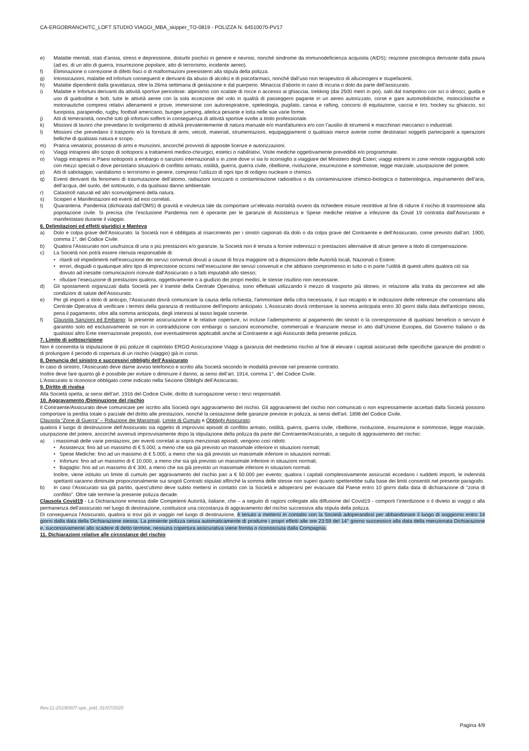CA-ERGOBRANCH/TC_LOFT STUDIO VIAGGI_MBA_skipper_TO-0819 - POLIZZA N. 64510070-PV17
e) Malattie mentali, stati d’ansia, stress e depressione, disturbi psichici in genere e nevrosi, nonché sindrome da immunodeficienza acquisita (AIDS); reazione psicologica derivante dalla paura (ad es. di un atto di guerra, insurrezione popolare, atto di terrorismo, incidente aereo).
f) Eliminazione o correzione di difetti fisici o di malformazioni preesistenti alla stipula della polizza.
g) Intossicazioni, malattie ed infortuni conseguenti e derivanti da abuso di alcolici e di psicofarmaci, nonché dall’uso non terapeutico di allucinogeni e stupefacenti.
h) Malattie dipendenti dalla gravidanza, oltre la 26ma settimana di gestazione e dal puerperio. Minaccia d'aborto in caso di incuria o dolo da parte dell'assicurato.
i) Malattie e Infortuni derivanti da attività sportive pericolose: alpinismo con scalate di rocce o accesso ai ghiacciai, trekking (dai 2500 metri in poi), salti dal trampolino con sci o idrosci, guida e uso di guidoslitte e bob, tutte le attività aeree con la sola eccezione del volo in qualità di passeggero pagante in un aereo autorizzato, corse e gare automobilistiche, motociclistiche e motonautiche compresi relativi allenamenti e prove, immersione con autorespiratore, speleologia, pugilato, canoa e rafting, concorsi di equitazione, caccia e tiro, hockey su ghiaccio, sci fuoripista, parapendio, rugby, football americano, bungee jumping, atletica pesante e lotta nelle sue varie forme.
j) Atti di temerarietà, nonché tutti gli infortuni sofferti in conseguenza di attività sportive svolte a titolo professionale.
k) Missioni di lavoro che prevedano lo svolgimento di attività prevalentemente di natura manuale e/o manifatturiera e/o con l’ausilio di strumenti e macchinari meccanici o industriali.
l) Missioni che prevedano il trasporto e/o la fornitura di armi, veicoli, materiali, strumentazioni, equipaggiamenti o qualsiasi merce avente come destinatari soggetti partecipanti a operazioni belliche di qualsiasi natura e scopo.
m) Pratica venatoria; possesso di armi e munizioni, ancorché provvisti di apposite licenze e autorizzazioni.
n) Viaggi intrapresi allo scopo di sottoporsi a trattamenti medico-chirurgici, estetici o riabilitativi. Visite mediche oggettivamente prevedibili e/o programmate.
o) Viaggi intrapresi in Paesi sottoposti a embargo o sanzioni internazionali o in zone dove vi sia lo sconsiglio a viaggiare del Ministero degli Esteri; viaggi estremi in zone remote raggiungibili solo con mezzi speciali o dove persistano situazioni di conflitto armato, ostilità, guerra, guerra civile, ribellione, rivoluzione, insurrezione e sommosse, legge marziale, usurpazione del potere.
p) Atti di sabotaggio, vandalismo o terrorismo in genere, compreso l’utilizzo di ogni tipo di ordigno nucleare o chimico.
q) Eventi derivanti da fenomeni di trasmutazione dell’atomo, radiazioni ionizzanti o contaminazione radioattiva o da contaminazione chimico-biologica o batteriologica, inquinamento dell’aria, dell’acqua, del suolo, del sottosuolo, o da qualsiasi danno ambientale.
r) Catastrofi naturali ed altri sconvolgimenti della natura.
s) Scioperi e Manifestazioni ed eventi ad essi correlati.
t) Quarantena. Pandemia (dichiarata dall’OMS) di gravità e virulenza tale da comportare un’elevata mortalità ovvero da richiedere misure restrittive al fine di ridurre il rischio di trasmissione alla popolazione civile. Si precisa che l’esclusione Pandemia non è operante per le garanzie di Assistenza e Spese mediche relative a infezione da Covid 19 contratta dall’Assicurato e manifestatasi durante il viaggio.
6. Delimitazioni ed effetti giuridici e Manleva
a) Dolo e colpa grave dell’Assicurato: la Società non è obbligata al risarcimento per i sinistri cagionati da dolo o da colpa grave del Contraente e dell’Assicurato, come previsto dall’art. 1900, comma 1°, del Codice Civile.
b) Qualora l'Assicurato non usufruisca di una o più prestazioni e/o garanzie, la Società non è tenuta a fornire indennizzi o prestazioni alternative di alcun genere a titolo di compensazione.
c) La Società non potrà essere ritenuta responsabile di:
• ritardi od impedimenti nell'esecuzione dei servizi convenuti dovuti a cause di forza maggiore od a disposizioni delle Autorità locali, Nazionali o Estere;
• errori, disguidi o qualunque altro tipo di imprecisione occorsi nell’esecuzione dei servizi convenuti e che abbiano compromesso in tutto o in parte l’utilità di questi ultimi qualora ciò sia dovuto ad inesatte comunicazioni ricevute dall'Assicurato o a fatti imputabili allo stesso;
• rifiutare l’esecuzione di prestazioni qualora, oggettivamente o a giudizio dei propri medici, le stesse risultino non necessarie.
d) Gli spostamenti organizzati dalla Società per il tramite della Centrale Operativa, sono effettuati utilizzando il mezzo di trasporto più idoneo, in relazione alla tratta da percorrere ed alle condizioni di salute dell'Assicurato.
e) Per gli importi a titolo di anticipo, l'Assicurato dovrà comunicare la causa della richiesta, l'ammontare della cifra necessaria, il suo recapito e le indicazioni delle referenze che consentano alla Centrale Operativa di verificare i termini della garanzia di restituzione dell'importo anticipato. L'Assicurato dovrà rimborsare la somma anticipata entro 30 giorni dalla data dell'anticipo stesso, pena il pagamento, oltre alla somma anticipata, degli interessi al tasso legale corrente.
f) Clausola Sanzioni ed Embargo: la presente assicurazione e le relative coperture, ivi incluse l’adempimento al pagamento dei sinistri o la corresponsione di qualsiasi beneficio o servizio è garantito solo ed esclusivamente se non in contraddizione con embargo o sanzioni economiche, commerciali e finanziarie messe in atto dall’Unione Europea, dal Governo Italiano o da qualsiasi altro Ente internazionale preposto, ove eventualmente applicabili anche al Contraente e agli Assicurati della presente polizza.
7. Limite di sottoscrizione
Non è consentita la stipulazione di più polizze di capitolato ERGO Assicurazione Viaggi a garanzia del medesimo rischio al fine di elevare i capitali assicurati delle specifiche garanzie dei prodotti o di prolungare il periodo di copertura di un rischio (viaggio) già in corso.
8. Denuncia del sinistro e successivi obblighi dell’Assicurato
In caso di sinistro, l'Assicurato deve darne avviso telefonico e scritto alla Società secondo le modalità previste nel presente contratto.
Inoltre deve fare quanto gli è possibile per evitare o diminuire il danno, ai sensi dell’art. 1914, comma 1°, del Codice Civile.
L’Assicurato si riconosce obbligato come indicato nella Sezione Obblighi dell’Assicurato.
9. Diritto di rivalsa
Alla Società spetta, ai sensi dell’art. 1916 del Codice Civile, diritto di surrogazione verso i terzi responsabili.
10. Aggravamento /Diminuzione del rischio
Il Contraente/Assicurato deve comunicare per iscritto alla Società ogni aggravamento del rischio. Gli aggravamenti del rischio non comunicati o non espressamente accettati dalla Società possono comportare la perdita totale o parziale del diritto alle prestazioni, nonché la cessazione delle garanzie previste in polizza, ai sensi dell'art. 1898 del Codice Civile.
Clausola “Zone di Guerra” – Riduzione dei Massimali, Limite di Cumulo e Obblighi Assicurato:
qualora il luogo di destinazione dell’Assicurato sia oggetto di improvvisi episodi di conflitto armato, ostilità, guerra, guerra civile, ribellione, rivoluzione, insurrezione e sommosse, legge marziale, usurpazione del potere, ancorché avvenuti improvvisamente dopo la stipulazione della polizza da parte del Contraente/Assicurato, a seguito di aggravamento del rischio:
a) i massimali delle varie prestazioni, per eventi correlati ai sopra menzionati episodi, vengono così ridotti:
• Assistenza: fino ad un massimo di € 5.000, a meno che sia già previsto un massimale inferiore in situazioni normali;
• Spese Mediche: fino ad un massimo di € 5.000, a meno che sia già previsto un massimale inferiore in situazioni normali;
• Infortuni: fino ad un massimo di € 10.000, a meno che sia già previsto un massimale inferiore in situazioni normali;
• Bagaglio: fino ad un massimo di € 300, a meno che sia già previsto un massimale inferiore in situazioni normali.
Inoltre, viene istituito un limite di cumulo per aggravamento del rischio pari a € 50.000 per evento; qualora i capitali complessivamente assicurati eccedano i suddetti importi, le indennità spettanti saranno diminuite proporzionalmente sui singoli Contratti stipulati affinché la somma delle stesse non superi quanto spetterebbe sulla base dei limiti consentiti nel presente paragrafo.
b) In caso l’Assicurato sia già partito, quest’ultimo deve subito mettersi in contatto con la Società e adoperarsi per evacuare dal Paese entro 10 giorni dalla data di dichiarazione di “zona di conflitto”. Oltre tale termine la presente polizza decade.
Clausola Covid19 - La Dichiarazione emessa dalle Competenti Autorità, italiane, che – a seguito di ragioni collegate alla diffusione del Covid19 - comporti l’interdizione o il divieto ai viaggi o alla permanenza dell’assicurato nel luogo di destinazione, costituisce una circostanza di aggravamento del rischio successiva alla stipula della polizza.
Di conseguenza l'Assicurato, qualora si trovi già in viaggio nel luogo di destinazione, è tenuto a mettersi in contatto con la Società adoperandosi per abbandonare il luogo di soggiorno entro 14 giorni dalla data della Dichiarazione stessa. La presente polizza cessa automaticamente di produrre i propri effetti alle ore 23:59 del 14° giorno successivo alla data della menzionata Dichiarazione e, successivamente allo scadere di detto termine, nessuna copertura assicurativa viene fornita o riconosciuta dalla Compagnia.
11. Dichiarazioni relative alle circostanze del rischio
Rev.11-20190507-spe_pdd_01/07/2020
Pagina 4/9